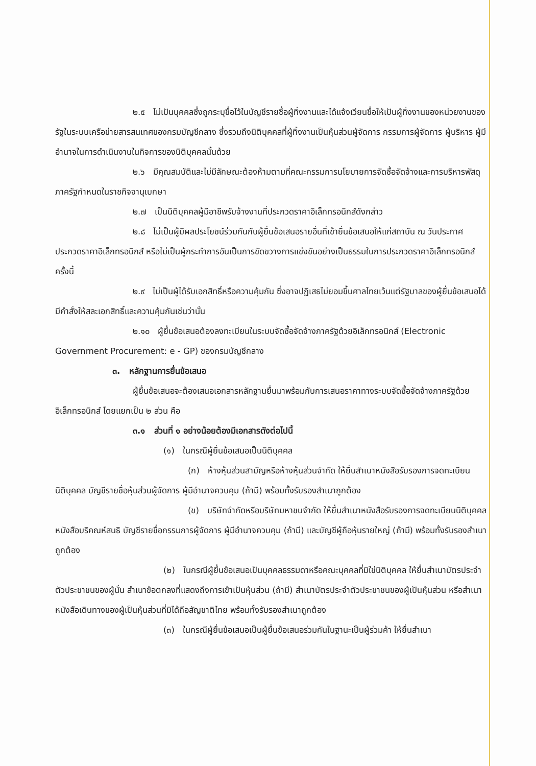๒.๕ ไม่เป็นบุคคลซึ่งถูกระบุชื่อไว้ในบัญชีรายชื่อผู้ทิ้งงานและได้แจ้งเวียนชื่อให้เป็นผู้ทิ้งงานของหน่วยงานของรัฐในระบบเครือข่ายสารสนเทศของกรมบัญชีกลาง ซึ่งรวมถึงนิติบุคคลที่ผู้ทิ้งงานเป็นหุ้นส่วนผู้จัดการ กรรมการผู้จัดการ ผู้บริหาร ผู้มีอำนาจในการดำเนินงานในกิจการของนิติบุคคลนั้นด้วย
๒.๖ มีคุณสมบัติและไม่มีลักษณะต้องห้ามตามที่คณะกรรมการนโยบายการจัดซื้อจัดจ้างและการบริหารพัสดุภาครัฐกำหนดในราชกิจจานุเบกษา
๒.๗ เป็นนิติบุคคลผู้มีอาชีพรับจ้างงานที่ประกวดราคาอิเล็กทรอนิกส์ดังกล่าว
๒.๘ ไม่เป็นผู้มีผลประโยชน์ร่วมกันกับผู้ยื่นข้อเสนอรายอื่นที่เข้ายื่นข้อเสนอให้แก่สถาบัน ณ วันประกาศประกวดราคาอิเล็กทรอนิกส์ หรือไม่เป็นผู้กระทำการอันเป็นการขัดขวางการแข่งขันอย่างเป็นธรรมในการประกวดราคาอิเล็กทรอนิกส์ครั้งนี้
๒.๙ ไม่เป็นผู้ได้รับเอกสิทธิ์หรือความคุ้มกัน ซึ่งอาจปฏิเสธไม่ยอมขึ้นศาลไทยเว้นแต่รัฐบาลของผู้ยื่นข้อเสนอได้มีคำสั่งให้สละเอกสิทธิ์และความคุ้มกันเช่นว่านั้น
๒.๑๐ ผู้ยื่นข้อเสนอต้องลงทะเบียนในระบบจัดซื้อจัดจ้างภาครัฐด้วยอิเล็กทรอนิกส์ (Electronic Government Procurement: e - GP) ของกรมบัญชีกลาง
๓. หลักฐานการยื่นข้อเสนอ
ผู้ยื่นข้อเสนอจะต้องเสนอเอกสารหลักฐานยื่นมาพร้อมกับการเสนอราคาทางระบบจัดซื้อจัดจ้างภาครัฐด้วยอิเล็กทรอนิกส์ โดยแยกเป็น ๒ ส่วน คือ
๓.๑ ส่วนที่ ๑ อย่างน้อยต้องมีเอกสารดังต่อไปนี้
(๑) ในกรณีผู้ยื่นข้อเสนอเป็นนิติบุคคล
(ก) ห้างหุ้นส่วนสามัญหรือห้างหุ้นส่วนจำกัด ให้ยื่นสำเนาหนังสือรับรองการจดทะเบียนนิติบุคคล บัญชีรายชื่อหุ้นส่วนผู้จัดการ ผู้มีอำนาจควบคุม (ถ้ามี) พร้อมทั้งรับรองสำเนาถูกต้อง
(ข) บริษัทจำกัดหรือบริษัทมหาชนจำกัด ให้ยื่นสำเนาหนังสือรับรองการจดทะเบียนนิติบุคคล หนังสือบริคณห์สนธิ บัญชีรายชื่อกรรมการผู้จัดการ ผู้มีอำนาจควบคุม (ถ้ามี) และบัญชีผู้ถือหุ้นรายใหญ่ (ถ้ามี) พร้อมทั้งรับรองสำเนาถูกต้อง
(๒) ในกรณีผู้ยื่นข้อเสนอเป็นบุคคลธรรมดาหรือคณะบุคคลที่มิใช่นิติบุคคล ให้ยื่นสำเนาบัตรประจำตัวประชาชนของผู้นั้น สำเนาข้อตกลงที่แสดงถึงการเข้าเป็นหุ้นส่วน (ถ้ามี) สำเนาบัตรประจำตัวประชาชนของผู้เป็นหุ้นส่วน หรือสำเนาหนังสือเดินทางของผู้เป็นหุ้นส่วนที่มิได้ถือสัญชาติไทย พร้อมทั้งรับรองสำเนาถูกต้อง
(๓) ในกรณีผู้ยื่นข้อเสนอเป็นผู้ยื่นข้อเสนอร่วมกันในฐานะเป็นผู้ร่วมค้า ให้ยื่นสำเนา